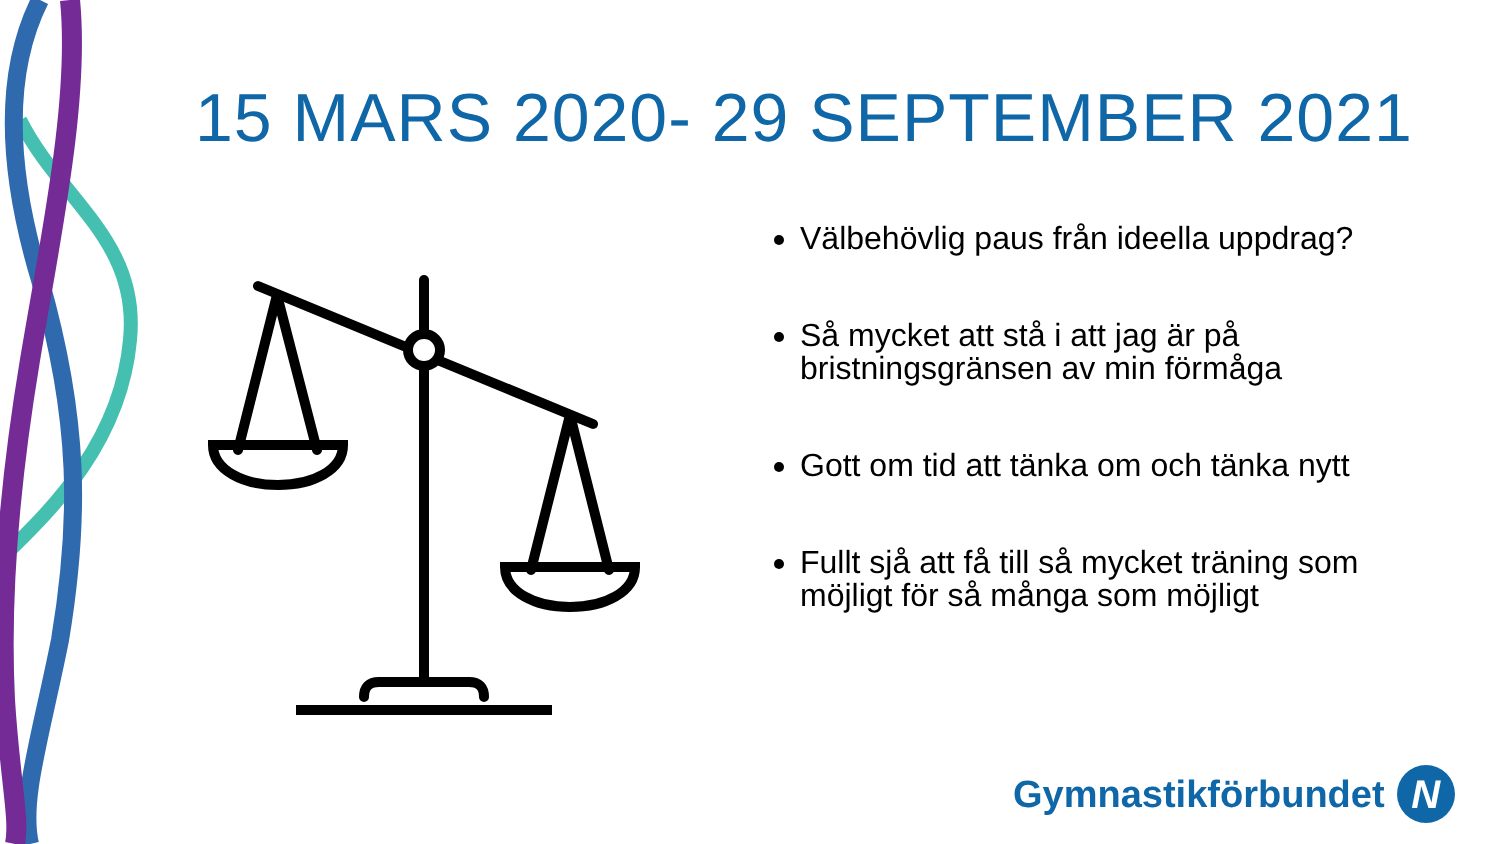15 MARS 2020- 29 SEPTEMBER 2021
Välbehövlig paus från ideella uppdrag?
Så mycket att stå i att jag är på bristningsgränsen av min förmåga
Gott om tid att tänka om och tänka nytt
Fullt sjå att få till så mycket träning som möjligt för så många som möjligt
Gymnastikförbundet
N